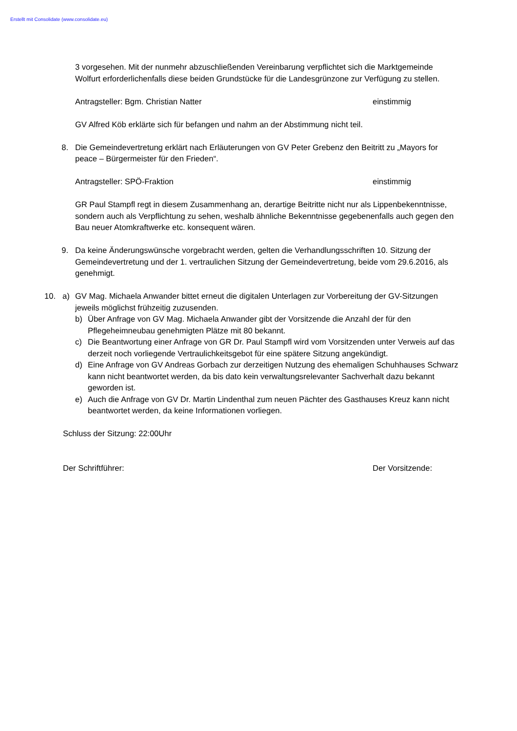Erstellt mit Consolidate (www.consolidate.eu)
3 vorgesehen. Mit der nunmehr abzuschließenden Vereinbarung verpflichtet sich die Marktgemeinde Wolfurt erforderlichenfalls diese beiden Grundstücke für die Landesgrünzone zur Verfügung zu stellen.
Antragsteller: Bgm. Christian Natter einstimmig
GV Alfred Köb erklärte sich für befangen und nahm an der Abstimmung nicht teil.
8. Die Gemeindevertretung erklärt nach Erläuterungen von GV Peter Grebenz den Beitritt zu „Mayors for peace – Bürgermeister für den Frieden“.
Antragsteller: SPÖ-Fraktion einstimmig
GR Paul Stampfl regt in diesem Zusammenhang an, derartige Beitritte nicht nur als Lippenbekenntnisse, sondern auch als Verpflichtung zu sehen, weshalb ähnliche Bekenntnisse gegebenenfalls auch gegen den Bau neuer Atomkraftwerke etc. konsequent wären.
9. Da keine Änderungswünsche vorgebracht werden, gelten die Verhandlungsschriften 10. Sitzung der Gemeindevertretung und der 1. vertraulichen Sitzung der Gemeindevertretung, beide vom 29.6.2016, als genehmigt.
10. a) GV Mag. Michaela Anwander bittet erneut die digitalen Unterlagen zur Vorbereitung der GV-Sitzungen jeweils möglichst frühzeitig zuzusenden.
b) Über Anfrage von GV Mag. Michaela Anwander gibt der Vorsitzende die Anzahl der für den Pflegeheimneubau genehmigten Plätze mit 80 bekannt.
c) Die Beantwortung einer Anfrage von GR Dr. Paul Stampfl wird vom Vorsitzenden unter Verweis auf das derzeit noch vorliegende Vertraulichkeitsgebot für eine spätere Sitzung angekündigt.
d) Eine Anfrage von GV Andreas Gorbach zur derzeitigen Nutzung des ehemaligen Schuhhauses Schwarz kann nicht beantwortet werden, da bis dato kein verwaltungsrelevanter Sachverhalt dazu bekannt geworden ist.
e) Auch die Anfrage von GV Dr. Martin Lindenthal zum neuen Pächter des Gasthauses Kreuz kann nicht beantwortet werden, da keine Informationen vorliegen.
Schluss der Sitzung: 22:00Uhr
Der Schriftführer: Der Vorsitzende: